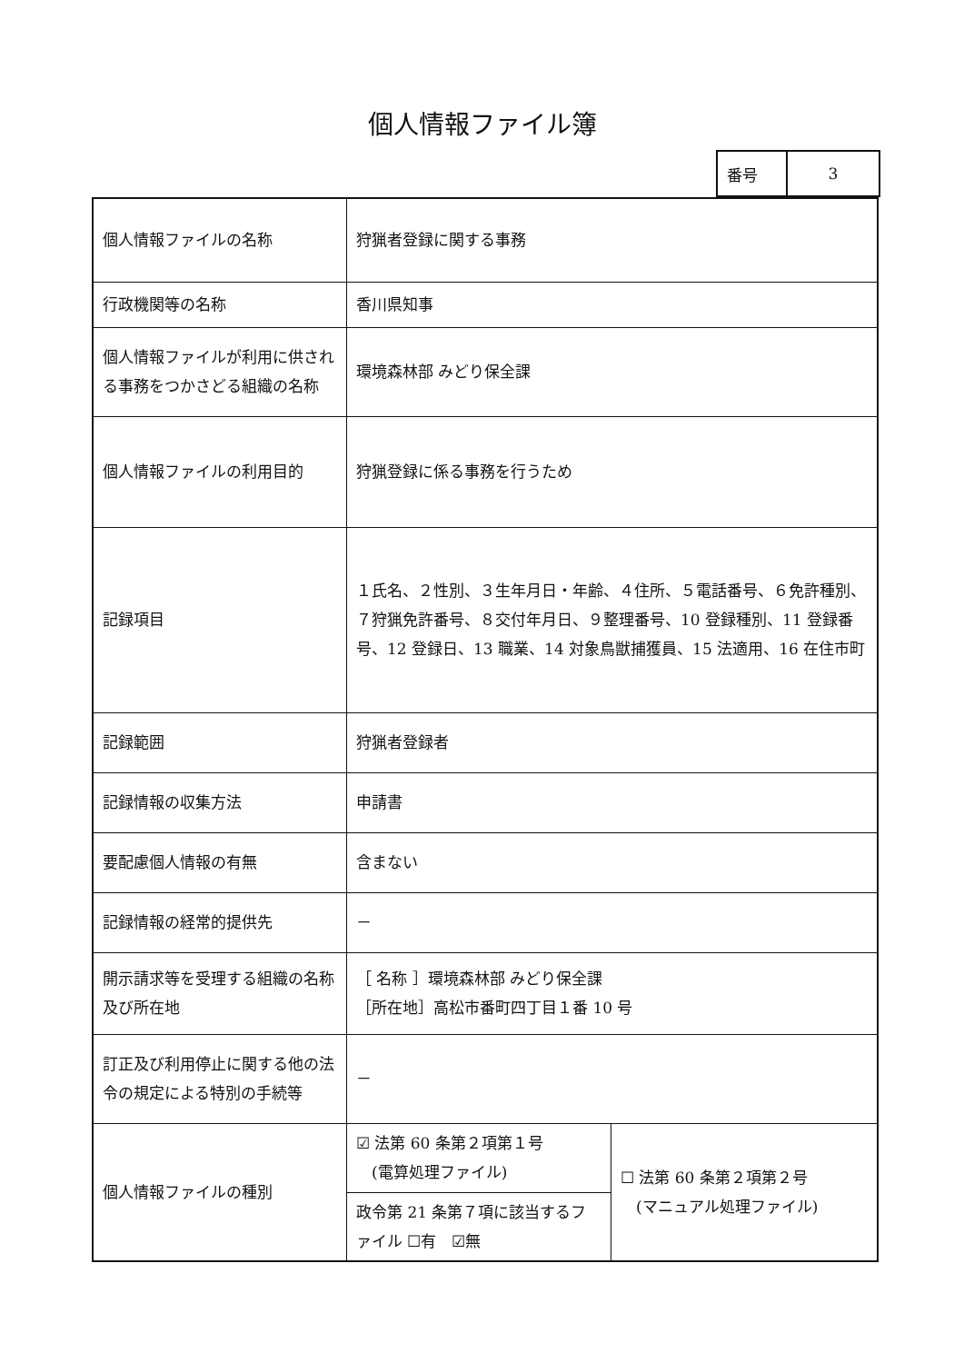個人情報ファイル簿
| 番号 | 3 |
| 個人情報ファイルの名称 | 狩猟者登録に関する事務 | |
| 行政機関等の名称 | 香川県知事 | |
| 個人情報ファイルが利用に供される事務をつかさどる組織の名称 | 環境森林部 みどり保全課 | |
| 個人情報ファイルの利用目的 | 狩猟登録に係る事務を行うため | |
| 記録項目 | １氏名、２性別、３生年月日・年齢、４住所、５電話番号、６免許種別、７狩猟免許番号、８交付年月日、９整理番号、10 登録種別、11 登録番号、12 登録日、13 職業、14 対象鳥獣捕獲員、15 法適用、16 在住市町 | |
| 記録範囲 | 狩猟者登録者 | |
| 記録情報の収集方法 | 申請書 | |
| 要配慮個人情報の有無 | 含まない | |
| 記録情報の経常的提供先 | － | |
| 開示請求等を受理する組織の名称及び所在地 | ［ 名称 ］環境森林部 みどり保全課 ［所在地］高松市番町四丁目１番 10 号 | |
| 訂正及び利用停止に関する他の法令の規定による特別の手続等 | － | |
| 個人情報ファイルの種別 | ☑ 法第 60 条第２項第１号 (電算処理ファイル) | ☐ 法第 60 条第２項第２号 (マニュアル処理ファイル) |
| | 政令第 21 条第７項に該当するファイル ☐有 ☑無 | |